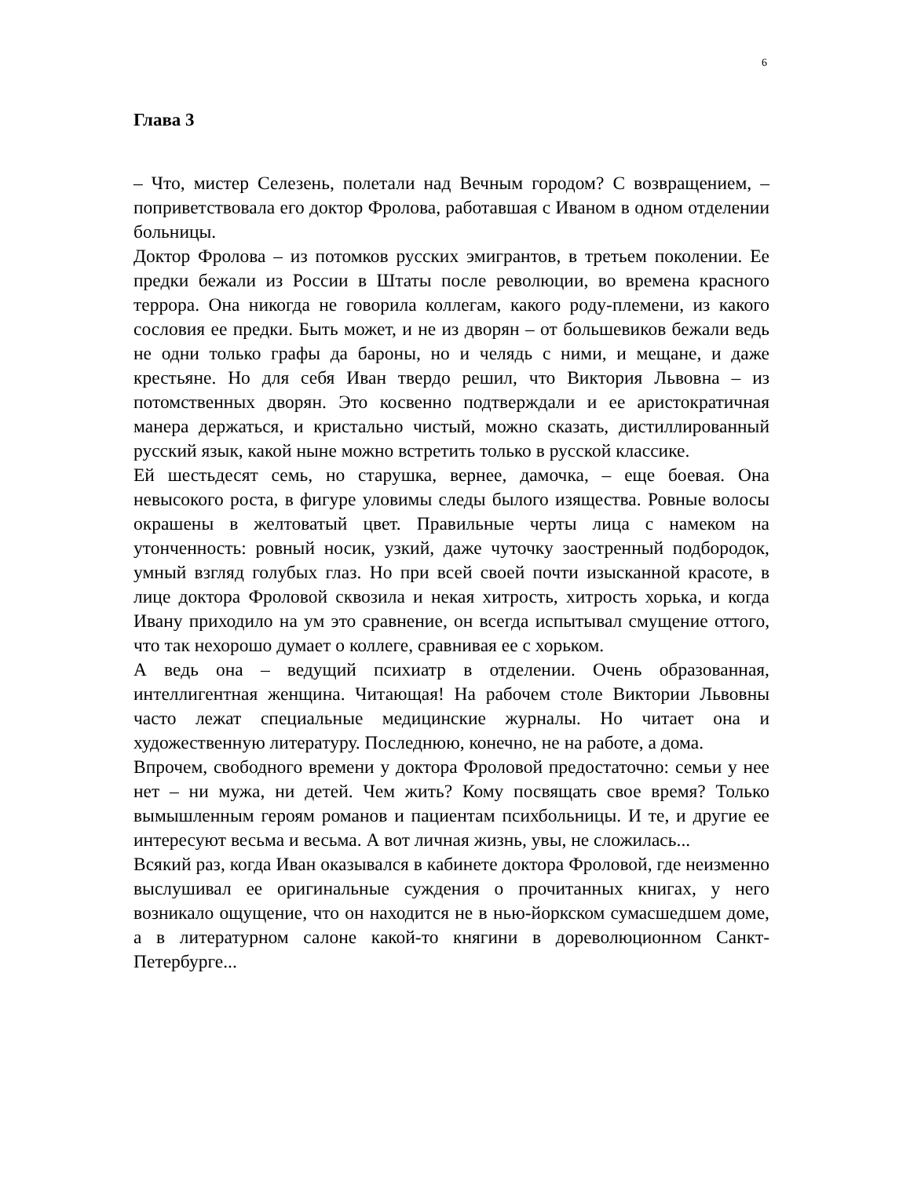6
Глава 3
– Что, мистер Селезень, полетали над Вечным городом? С возвращением, – поприветствовала его доктор Фролова, работавшая с Иваном в одном отделении больницы.
Доктор Фролова – из потомков русских эмигрантов, в третьем поколении. Ее предки бежали из России в Штаты после революции, во времена красного террора. Она никогда не говорила коллегам, какого роду-племени, из какого сословия ее предки. Быть может, и не из дворян – от большевиков бежали ведь не одни только графы да бароны, но и челядь с ними, и мещане, и даже крестьяне. Но для себя Иван твердо решил, что Виктория Львовна – из потомственных дворян. Это косвенно подтверждали и ее аристократичная манера держаться, и кристально чистый, можно сказать, дистиллированный русский язык, какой ныне можно встретить только в русской классике.
Ей шестьдесят семь, но старушка, вернее, дамочка, – еще боевая. Она невысокого роста, в фигуре уловимы следы былого изящества. Ровные волосы окрашены в желтоватый цвет. Правильные черты лица с намеком на утонченность: ровный носик, узкий, даже чуточку заостренный подбородок, умный взгляд голубых глаз. Но при всей своей почти изысканной красоте, в лице доктора Фроловой сквозила и некая хитрость, хитрость хорька, и когда Ивану приходило на ум это сравнение, он всегда испытывал смущение оттого, что так нехорошо думает о коллеге, сравнивая ее с хорьком.
А ведь она – ведущий психиатр в отделении. Очень образованная, интеллигентная женщина. Читающая! На рабочем столе Виктории Львовны часто лежат специальные медицинские журналы. Но читает она и художественную литературу. Последнюю, конечно, не на работе, а дома.
Впрочем, свободного времени у доктора Фроловой предостаточно: семьи у нее нет – ни мужа, ни детей. Чем жить? Кому посвящать свое время? Только вымышленным героям романов и пациентам психбольницы. И те, и другие ее интересуют весьма и весьма. А вот личная жизнь, увы, не сложилась...
Всякий раз, когда Иван оказывался в кабинете доктора Фроловой, где неизменно выслушивал ее оригинальные суждения о прочитанных книгах, у него возникало ощущение, что он находится не в нью-йоркском сумасшедшем доме, а в литературном салоне какой-то княгини в дореволюционном Санкт-Петербурге...